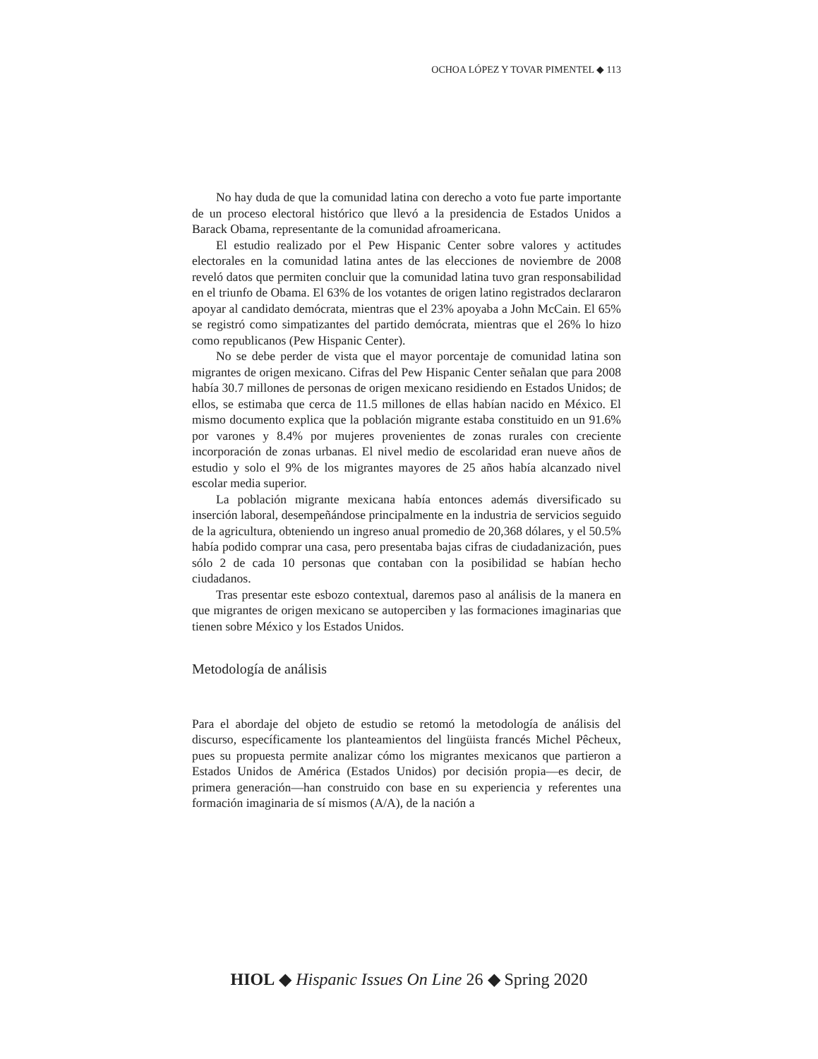OCHOA LÓPEZ Y TOVAR PIMENTEL ◆ 113
No hay duda de que la comunidad latina con derecho a voto fue parte importante de un proceso electoral histórico que llevó a la presidencia de Estados Unidos a Barack Obama, representante de la comunidad afroamericana.
El estudio realizado por el Pew Hispanic Center sobre valores y actitudes electorales en la comunidad latina antes de las elecciones de noviembre de 2008 reveló datos que permiten concluir que la comunidad latina tuvo gran responsabilidad en el triunfo de Obama. El 63% de los votantes de origen latino registrados declararon apoyar al candidato demócrata, mientras que el 23% apoyaba a John McCain. El 65% se registró como simpatizantes del partido demócrata, mientras que el 26% lo hizo como republicanos (Pew Hispanic Center).
No se debe perder de vista que el mayor porcentaje de comunidad latina son migrantes de origen mexicano. Cifras del Pew Hispanic Center señalan que para 2008 había 30.7 millones de personas de origen mexicano residiendo en Estados Unidos; de ellos, se estimaba que cerca de 11.5 millones de ellas habían nacido en México. El mismo documento explica que la población migrante estaba constituido en un 91.6% por varones y 8.4% por mujeres provenientes de zonas rurales con creciente incorporación de zonas urbanas. El nivel medio de escolaridad eran nueve años de estudio y solo el 9% de los migrantes mayores de 25 años había alcanzado nivel escolar media superior.
La población migrante mexicana había entonces además diversificado su inserción laboral, desempeñándose principalmente en la industria de servicios seguido de la agricultura, obteniendo un ingreso anual promedio de 20,368 dólares, y el 50.5% había podido comprar una casa, pero presentaba bajas cifras de ciudadanización, pues sólo 2 de cada 10 personas que contaban con la posibilidad se habían hecho ciudadanos.
Tras presentar este esbozo contextual, daremos paso al análisis de la manera en que migrantes de origen mexicano se autoperciben y las formaciones imaginarias que tienen sobre México y los Estados Unidos.
Metodología de análisis
Para el abordaje del objeto de estudio se retomó la metodología de análisis del discurso, específicamente los planteamientos del lingüista francés Michel Pêcheux, pues su propuesta permite analizar cómo los migrantes mexicanos que partieron a Estados Unidos de América (Estados Unidos) por decisión propia—es decir, de primera generación—han construido con base en su experiencia y referentes una formación imaginaria de sí mismos (A/A), de la nación a
HIOL ◆ Hispanic Issues On Line 26 ◆ Spring 2020